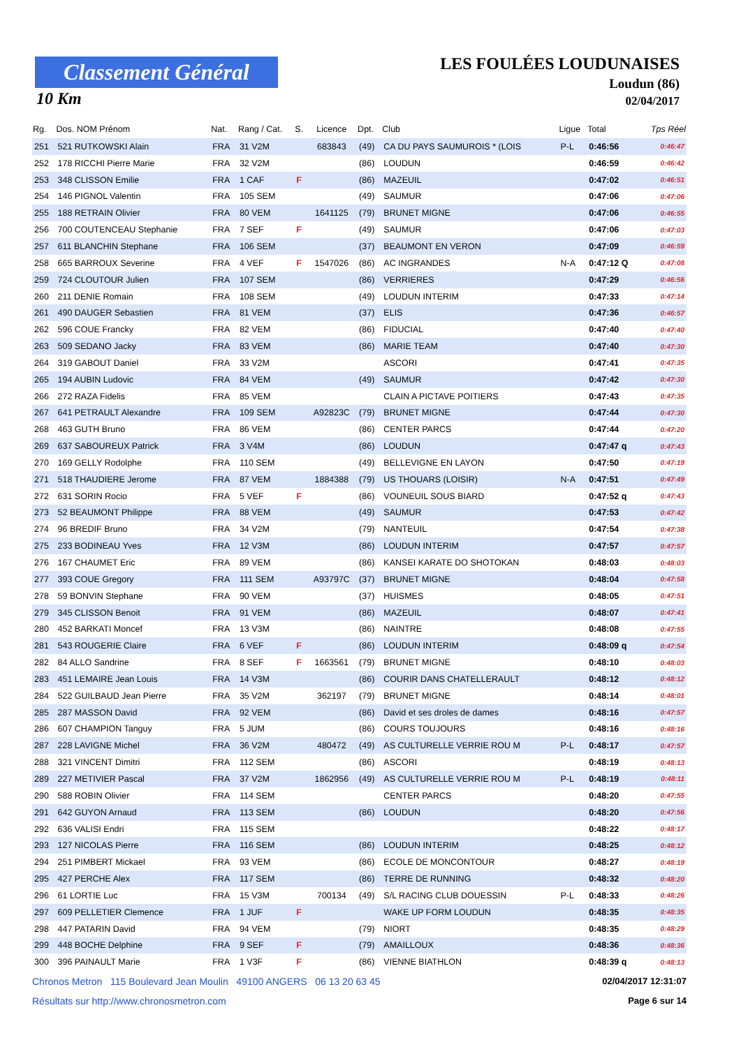Classement Général
10 Km
LES FOULÉES LOUDUNAISES
Loudun (86)
02/04/2017
| Rg. | Dos. NOM Prénom | Nat. | Rang / Cat. | S. | Licence | Dpt. | Club | Ligue | Total | Tps Réel |
| --- | --- | --- | --- | --- | --- | --- | --- | --- | --- | --- |
| 251 | 521 RUTKOWSKI Alain | FRA | 31 V2M | | 683843 | (49) | CA DU PAYS SAUMUROIS * (LOIS | P-L | 0:46:56 | 0:46:47 |
| 252 | 178 RICCHI Pierre Marie | FRA | 32 V2M | | | (86) | LOUDUN | | 0:46:59 | 0:46:42 |
| 253 | 348 CLISSON Emilie | FRA | 1 CAF | F | | (86) | MAZEUIL | | 0:47:02 | 0:46:51 |
| 254 | 146 PIGNOL Valentin | FRA | 105 SEM | | | (49) | SAUMUR | | 0:47:06 | 0:47:06 |
| 255 | 188 RETRAIN Olivier | FRA | 80 VEM | | 1641125 | (79) | BRUNET MIGNE | | 0:47:06 | 0:46:55 |
| 256 | 700 COUTENCEAU Stephanie | FRA | 7 SEF | F | | (49) | SAUMUR | | 0:47:06 | 0:47:03 |
| 257 | 611 BLANCHIN Stephane | FRA | 106 SEM | | | (37) | BEAUMONT EN VERON | | 0:47:09 | 0:46:59 |
| 258 | 665 BARROUX Severine | FRA | 4 VEF | F | 1547026 | (86) | AC INGRANDES | N-A | 0:47:12 Q | 0:47:08 |
| 259 | 724 CLOUTOUR Julien | FRA | 107 SEM | | | (86) | VERRIERES | | 0:47:29 | 0:46:56 |
| 260 | 211 DENIE Romain | FRA | 108 SEM | | | (49) | LOUDUN INTERIM | | 0:47:33 | 0:47:14 |
| 261 | 490 DAUGER Sebastien | FRA | 81 VEM | | | (37) | ELIS | | 0:47:36 | 0:46:57 |
| 262 | 596 COUE Francky | FRA | 82 VEM | | | (86) | FIDUCIAL | | 0:47:40 | 0:47:40 |
| 263 | 509 SEDANO Jacky | FRA | 83 VEM | | | (86) | MARIE TEAM | | 0:47:40 | 0:47:30 |
| 264 | 319 GABOUT Daniel | FRA | 33 V2M | | | | ASCORI | | 0:47:41 | 0:47:35 |
| 265 | 194 AUBIN Ludovic | FRA | 84 VEM | | | (49) | SAUMUR | | 0:47:42 | 0:47:30 |
| 266 | 272 RAZA Fidelis | FRA | 85 VEM | | | | CLAIN A PICTAVE POITIERS | | 0:47:43 | 0:47:35 |
| 267 | 641 PETRAULT Alexandre | FRA | 109 SEM | | A92823C | (79) | BRUNET MIGNE | | 0:47:44 | 0:47:30 |
| 268 | 463 GUTH Bruno | FRA | 86 VEM | | | (86) | CENTER PARCS | | 0:47:44 | 0:47:20 |
| 269 | 637 SABOUREUX Patrick | FRA | 3 V4M | | | (86) | LOUDUN | | 0:47:47 q | 0:47:43 |
| 270 | 169 GELLY Rodolphe | FRA | 110 SEM | | | (49) | BELLEVIGNE EN LAYON | | 0:47:50 | 0:47:19 |
| 271 | 518 THAUDIERE Jerome | FRA | 87 VEM | | 1884388 | (79) | US THOUARS (LOISIR) | N-A | 0:47:51 | 0:47:49 |
| 272 | 631 SORIN Rocio | FRA | 5 VEF | F | | (86) | VOUNEUIL SOUS BIARD | | 0:47:52 q | 0:47:43 |
| 273 | 52 BEAUMONT Philippe | FRA | 88 VEM | | | (49) | SAUMUR | | 0:47:53 | 0:47:42 |
| 274 | 96 BREDIF Bruno | FRA | 34 V2M | | | (79) | NANTEUIL | | 0:47:54 | 0:47:38 |
| 275 | 233 BODINEAU Yves | FRA | 12 V3M | | | (86) | LOUDUN INTERIM | | 0:47:57 | 0:47:57 |
| 276 | 167 CHAUMET Eric | FRA | 89 VEM | | | (86) | KANSEI KARATE DO SHOTOKAN | | 0:48:03 | 0:48:03 |
| 277 | 393 COUE Gregory | FRA | 111 SEM | | A93797C | (37) | BRUNET MIGNE | | 0:48:04 | 0:47:58 |
| 278 | 59 BONVIN Stephane | FRA | 90 VEM | | | (37) | HUISMES | | 0:48:05 | 0:47:51 |
| 279 | 345 CLISSON Benoit | FRA | 91 VEM | | | (86) | MAZEUIL | | 0:48:07 | 0:47:41 |
| 280 | 452 BARKATI Moncef | FRA | 13 V3M | | | (86) | NAINTRE | | 0:48:08 | 0:47:55 |
| 281 | 543 ROUGERIE Claire | FRA | 6 VEF | F | | (86) | LOUDUN INTERIM | | 0:48:09 q | 0:47:54 |
| 282 | 84 ALLO Sandrine | FRA | 8 SEF | F | 1663561 | (79) | BRUNET MIGNE | | 0:48:10 | 0:48:03 |
| 283 | 451 LEMAIRE Jean Louis | FRA | 14 V3M | | | (86) | COURIR DANS CHATELLERAULT | | 0:48:12 | 0:48:12 |
| 284 | 522 GUILBAUD Jean Pierre | FRA | 35 V2M | | 362197 | (79) | BRUNET MIGNE | | 0:48:14 | 0:48:01 |
| 285 | 287 MASSON David | FRA | 92 VEM | | | (86) | David et ses droles de dames | | 0:48:16 | 0:47:57 |
| 286 | 607 CHAMPION Tanguy | FRA | 5 JUM | | | (86) | COURS TOUJOURS | | 0:48:16 | 0:48:16 |
| 287 | 228 LAVIGNE Michel | FRA | 36 V2M | | 480472 | (49) | AS CULTURELLE VERRIE ROU M | P-L | 0:48:17 | 0:47:57 |
| 288 | 321 VINCENT Dimitri | FRA | 112 SEM | | | (86) | ASCORI | | 0:48:19 | 0:48:13 |
| 289 | 227 METIVIER Pascal | FRA | 37 V2M | | 1862956 | (49) | AS CULTURELLE VERRIE ROU M | P-L | 0:48:19 | 0:48:11 |
| 290 | 588 ROBIN Olivier | FRA | 114 SEM | | | | CENTER PARCS | | 0:48:20 | 0:47:55 |
| 291 | 642 GUYON Arnaud | FRA | 113 SEM | | | (86) | LOUDUN | | 0:48:20 | 0:47:56 |
| 292 | 636 VALISI Endri | FRA | 115 SEM | | | | | | 0:48:22 | 0:48:17 |
| 293 | 127 NICOLAS Pierre | FRA | 116 SEM | | | (86) | LOUDUN INTERIM | | 0:48:25 | 0:48:12 |
| 294 | 251 PIMBERT Mickael | FRA | 93 VEM | | | (86) | ECOLE DE MONCONTOUR | | 0:48:27 | 0:48:19 |
| 295 | 427 PERCHE Alex | FRA | 117 SEM | | | (86) | TERRE DE RUNNING | | 0:48:32 | 0:48:20 |
| 296 | 61 LORTIE Luc | FRA | 15 V3M | | 700134 | (49) | S/L RACING CLUB DOUESSIN | P-L | 0:48:33 | 0:48:26 |
| 297 | 609 PELLETIER Clemence | FRA | 1 JUF | F | | | WAKE UP FORM LOUDUN | | 0:48:35 | 0:48:35 |
| 298 | 447 PATARIN David | FRA | 94 VEM | | | (79) | NIORT | | 0:48:35 | 0:48:29 |
| 299 | 448 BOCHE Delphine | FRA | 9 SEF | F | | (79) | AMAILLOUX | | 0:48:36 | 0:48:36 |
| 300 | 396 PAINAULT Marie | FRA | 1 V3F | F | | (86) | VIENNE BIATHLON | | 0:48:39 q | 0:48:13 |
Chronos Metron 115 Boulevard Jean Moulin 49100 ANGERS 06 13 20 63 45 02/04/2017 12:31:07
Résultats sur http://www.chronosmetron.com Page 6 sur 14